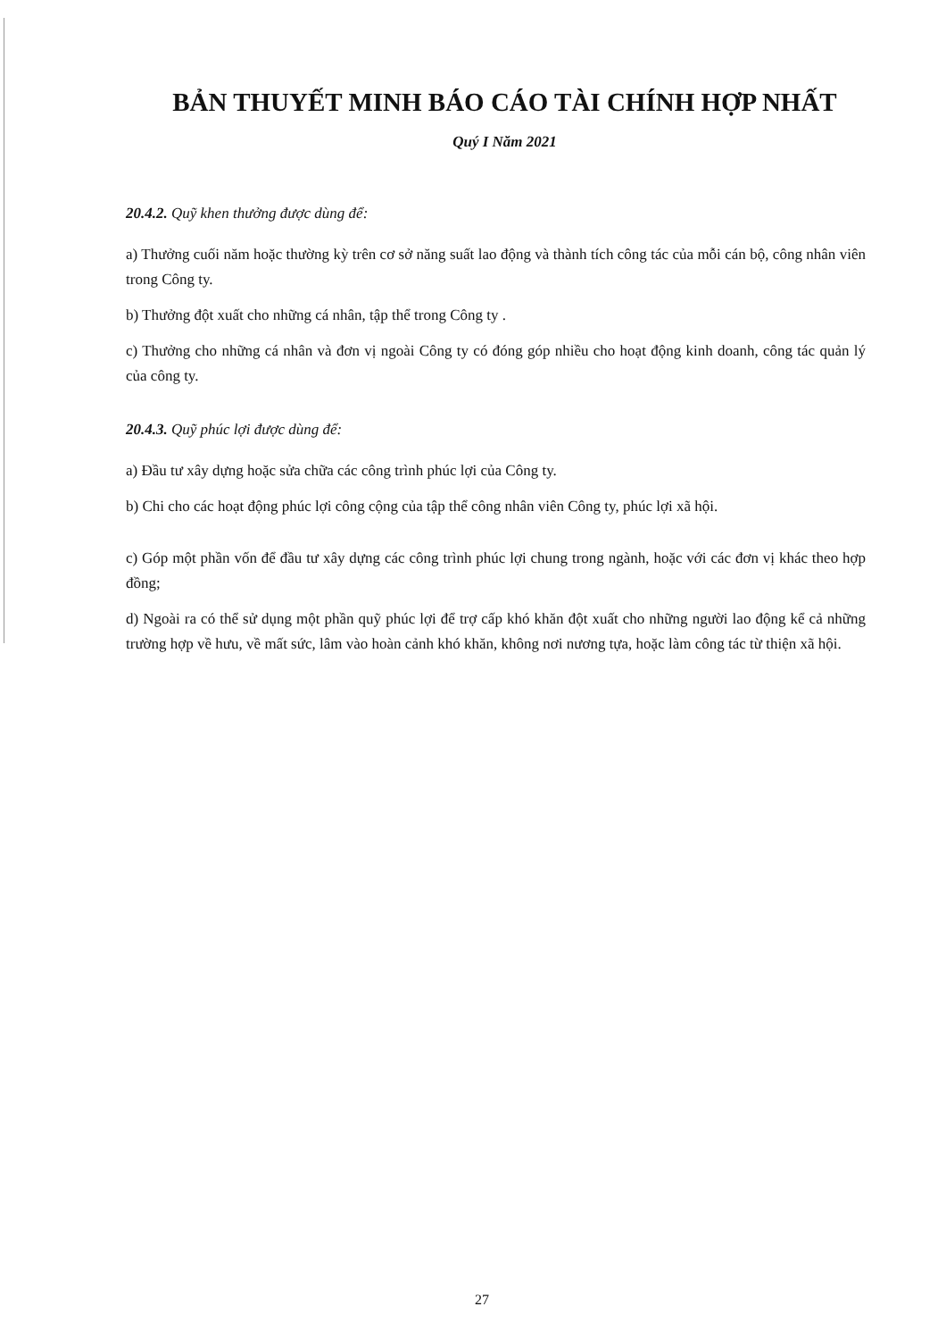BẢN THUYẾT MINH BÁO CÁO TÀI CHÍNH HỢP NHẤT
Quý I Năm 2021
20.4.2. Quỹ khen thưởng được dùng để:
a) Thưởng cuối năm hoặc thường kỳ trên cơ sở năng suất lao động và thành tích công tác của mỗi cán bộ, công nhân viên trong Công ty.
b) Thưởng đột xuất cho những cá nhân, tập thể trong Công ty .
c) Thưởng cho những cá nhân và đơn vị ngoài Công ty có đóng góp nhiều cho hoạt động kinh doanh, công tác quản lý của công ty.
20.4.3. Quỹ phúc lợi được dùng để:
a) Đầu tư xây dựng hoặc sửa chữa các công trình phúc lợi của Công ty.
b) Chi cho các hoạt động phúc lợi công cộng của tập thể công nhân viên Công ty, phúc lợi xã hội.
c) Góp một phần vốn để đầu tư xây dựng các công trình phúc lợi chung trong ngành, hoặc với các đơn vị khác theo hợp đồng;
d) Ngoài ra có thể sử dụng một phần quỹ phúc lợi để trợ cấp khó khăn đột xuất cho những người lao động kể cả những trường hợp về hưu, về mất sức, lâm vào hoàn cảnh khó khăn, không nơi nương tựa, hoặc làm công tác từ thiện xã hội.
27